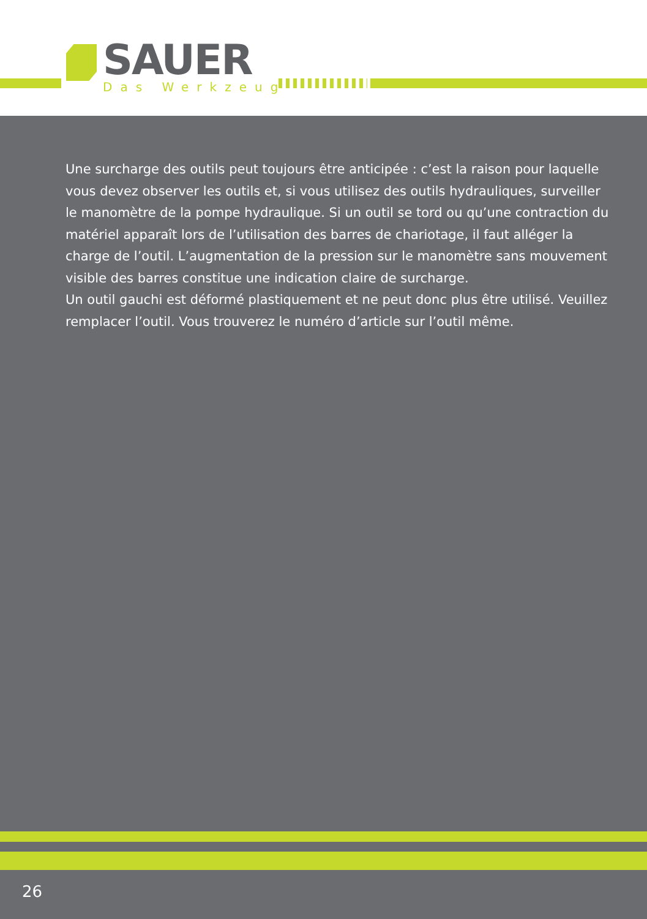SAUER
Das Werkzeug
Une surcharge des outils peut toujours être anticipée : c’est la raison pour laquelle vous devez observer les outils et, si vous utilisez des outils hydrauliques, surveiller le manomètre de la pompe hydraulique. Si un outil se tord ou qu’une contraction du matériel apparaît lors de l’utilisation des barres de chariotage, il faut alléger la charge de l’outil. L’augmentation de la pression sur le manomètre sans mouvement visible des barres constitue une indication claire de surcharge.
Un outil gauchi est déformé plastiquement et ne peut donc plus être utilisé. Veuillez remplacer l’outil. Vous trouverez le numéro d’article sur l’outil même.
26